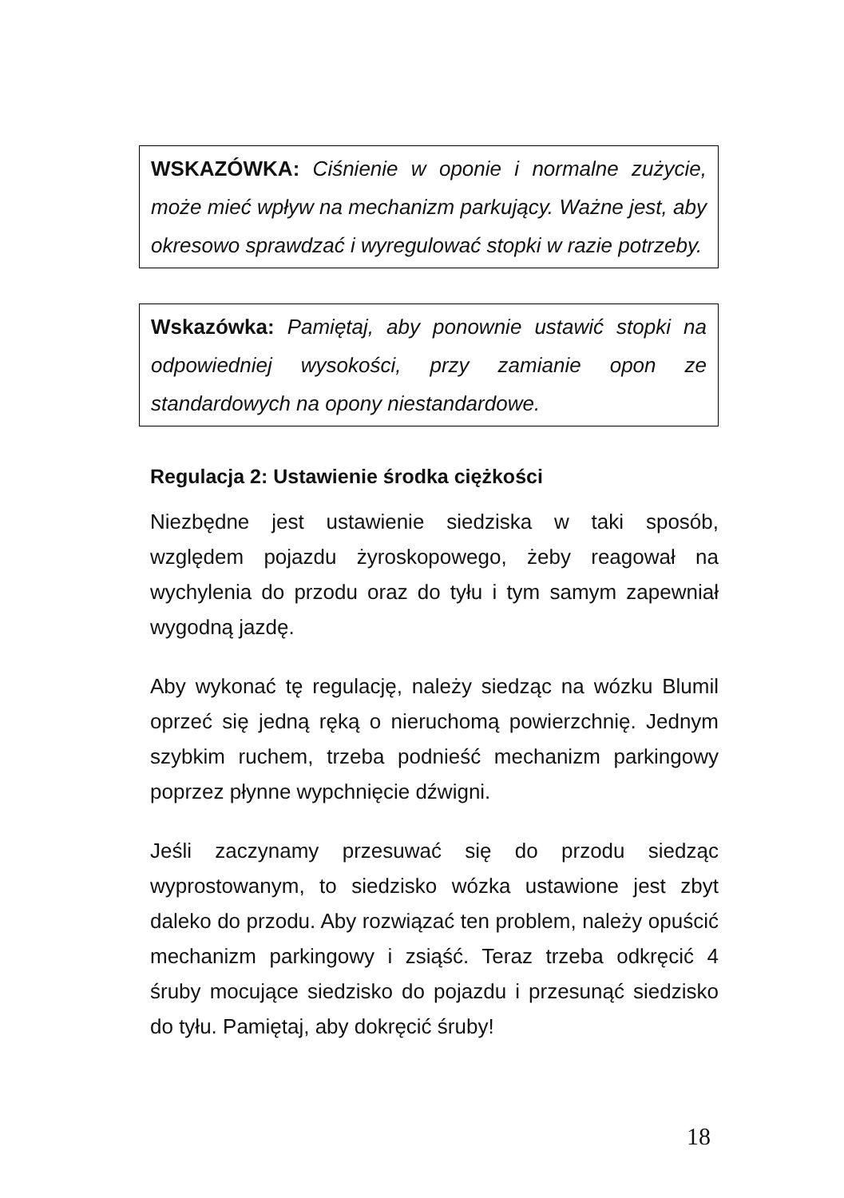WSKAZÓWKA: Ciśnienie w oponie i normalne zużycie, może mieć wpływ na mechanizm parkujący. Ważne jest, aby okresowo sprawdzać i wyregulować stopki w razie potrzeby.
Wskazówka: Pamiętaj, aby ponownie ustawić stopki na odpowiedniej wysokości, przy zamianie opon ze standardowych na opony niestandardowe.
Regulacja 2: Ustawienie środka ciężkości
Niezbędne jest ustawienie siedziska w taki sposób, względem pojazdu żyroskopowego, żeby reagował na wychylenia do przodu oraz do tyłu i tym samym zapewniał wygodną jazdę.
Aby wykonać tę regulację, należy siedząc na wózku Blumil oprzeć się jedną ręką o nieruchomą powierzchnię. Jednym szybkim ruchem, trzeba podnieść mechanizm parkingowy poprzez płynne wypchnięcie dźwigni.
Jeśli zaczynamy przesuwać się do przodu siedząc wyprostowanym, to siedzisko wózka ustawione jest zbyt daleko do przodu. Aby rozwiązać ten problem, należy opuścić mechanizm parkingowy i zsiąść. Teraz trzeba odkręcić 4 śruby mocujące siedzisko do pojazdu i przesunąć siedzisko do tyłu. Pamiętaj, aby dokręcić śruby!
18